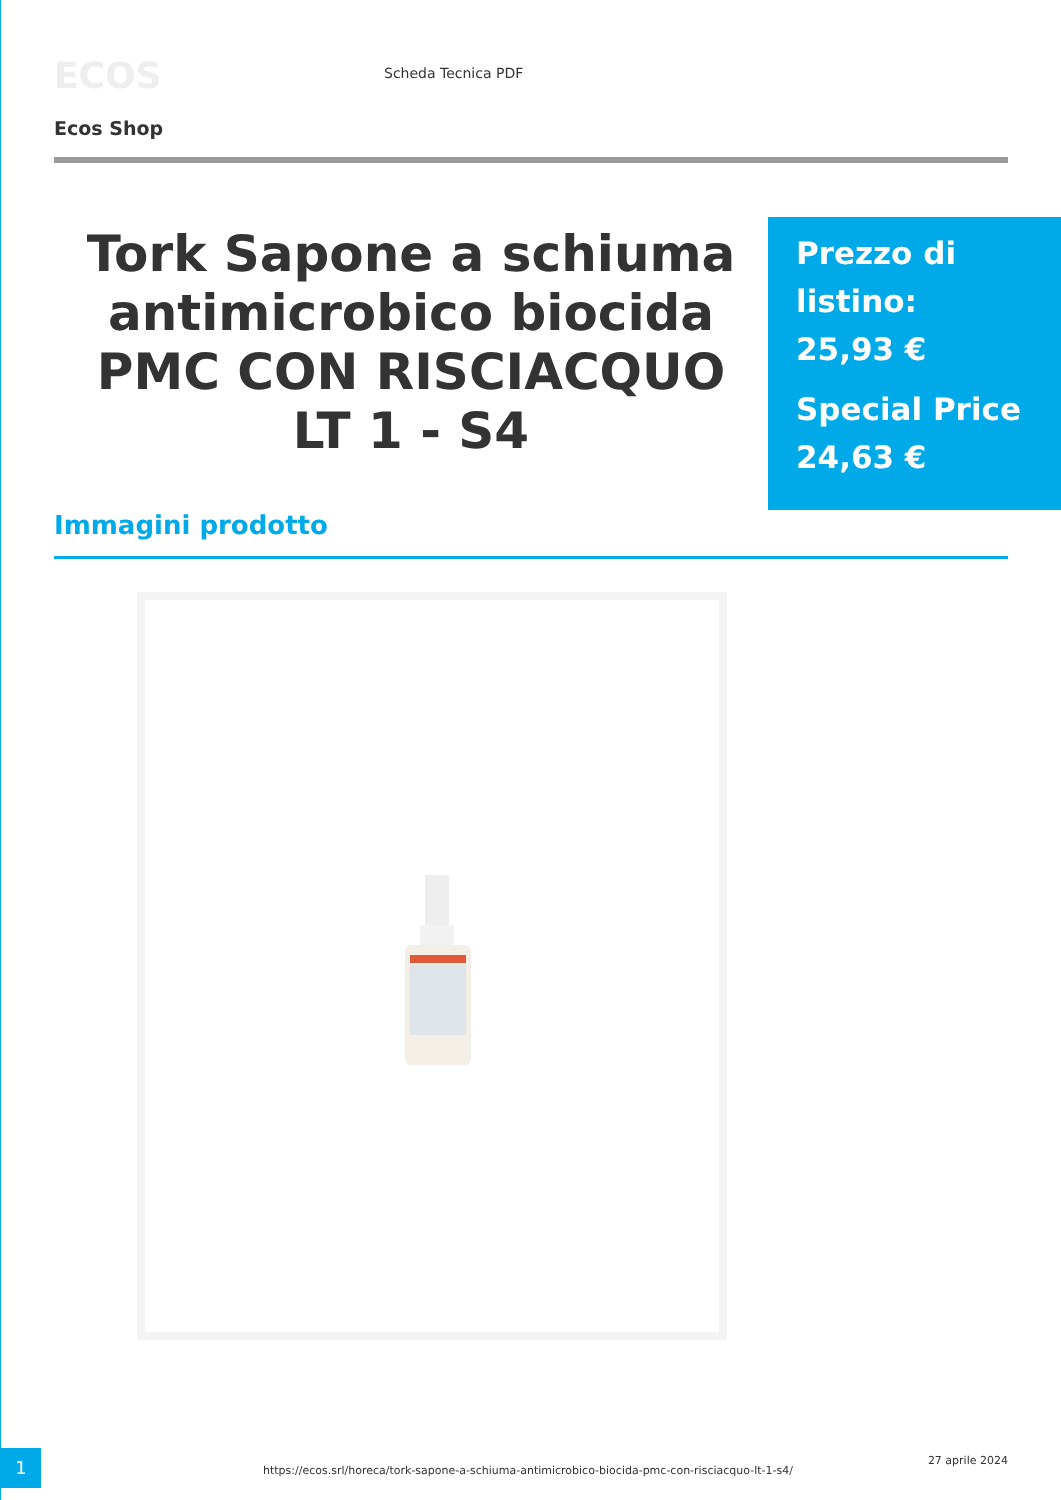ECOS
Scheda Tecnica PDF
Ecos Shop
Tork Sapone a schiuma antimicrobico biocida PMC CON RISCIACQUO LT 1 - S4
Prezzo di listino:
25,93 €
Special Price
24,63 €
Immagini prodotto
1
https://ecos.srl/horeca/tork-sapone-a-schiuma-antimicrobico-biocida-pmc-con-risciacquo-lt-1-s4/
27 aprile 2024